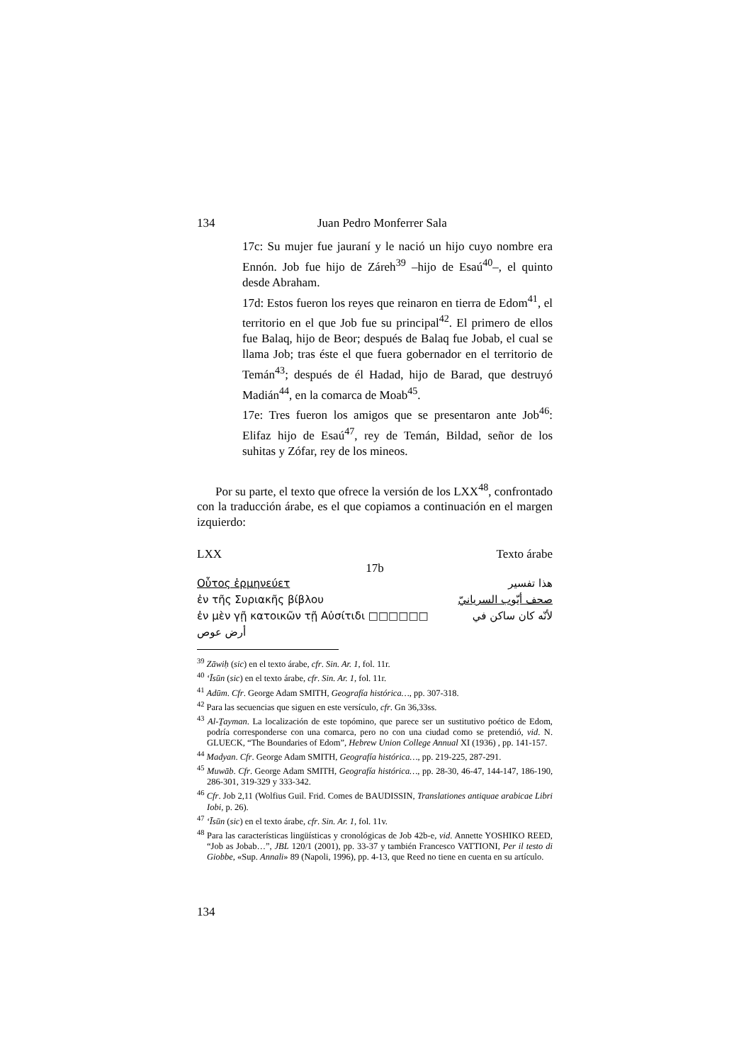134 Juan Pedro Monferrer Sala
17c: Su mujer fue jauraní y le nació un hijo cuyo nombre era Ennón. Job fue hijo de Záreh<sup>39</sup> –hijo de Esaú<sup>40</sup>–, el quinto desde Abraham.
17d: Estos fueron los reyes que reinaron en tierra de Edom<sup>41</sup>, el territorio en el que Job fue su principal<sup>42</sup>. El primero de ellos fue Balaq, hijo de Beor; después de Balaq fue Jobab, el cual se llama Job; tras éste el que fuera gobernador en el territorio de Temán<sup>43</sup>; después de él Hadad, hijo de Barad, que destruyó Madián<sup>44</sup>, en la comarca de Moab<sup>45</sup>.
17e: Tres fueron los amigos que se presentaron ante Job<sup>46</sup>: Elifaz hijo de Esaú<sup>47</sup>, rey de Temán, Bildad, señor de los suhitas y Zófar, rey de los mineos.
Por su parte, el texto que ofrece la versión de los LXX<sup>48</sup>, confrontado con la traducción árabe, es el que copiamos a continuación en el margen izquierdo:
LXX Texto árabe
17b
Οὗτος ἑρμηνεύετ هذا تفسير
ἐν τῆς Συριακῆς βίβλου صحف أيّوب السريانيّ
ἐν μὲν γῇ κατοικῶν τῇ Αὐσίτιδι □□□□□□ لأنّه كان ساكن في
أرض عوص
<sup>39</sup> Zāwiḥ (sic) en el texto árabe, cfr. Sin. Ar. 1, fol. 11r.
<sup>40</sup> ‘Īsūn (sic) en el texto árabe, cfr. Sin. Ar. 1, fol. 11r.
<sup>41</sup> Adūm. Cfr. George Adam SMITH, Geografía histórica…, pp. 307-318.
<sup>42</sup> Para las secuencias que siguen en este versículo, cfr. Gn 36,33ss.
<sup>43</sup> Al-Ṯayman. La localización de este topómino, que parece ser un sustitutivo poético de Edom, podría corresponderse con una comarca, pero no con una ciudad como se pretendió, vid. N. GLUECK, “The Boundaries of Edom”, Hebrew Union College Annual XI (1936) , pp. 141-157.
<sup>44</sup> Madyan. Cfr. George Adam SMITH, Geografía histórica…, pp. 219-225, 287-291.
<sup>45</sup> Muwāb. Cfr. George Adam SMITH, Geografía histórica…, pp. 28-30, 46-47, 144-147, 186-190, 286-301, 319-329 y 333-342.
<sup>46</sup> Cfr. Job 2,11 (Wolfius Guil. Frid. Comes de BAUDISSIN, Translationes antiquae arabicae Libri Iobi, p. 26).
<sup>47</sup> ‘Īsūn (sic) en el texto árabe, cfr. Sin. Ar. 1, fol. 11v.
<sup>48</sup> Para las características lingüísticas y cronológicas de Job 42b-e, vid. Annette YOSHIKO REED, “Job as Jobab…”, JBL 120/1 (2001), pp. 33-37 y también Francesco VATTIONI, Per il testo di Giobbe, «Sup. Annali» 89 (Napoli, 1996), pp. 4-13, que Reed no tiene en cuenta en su artículo.
134